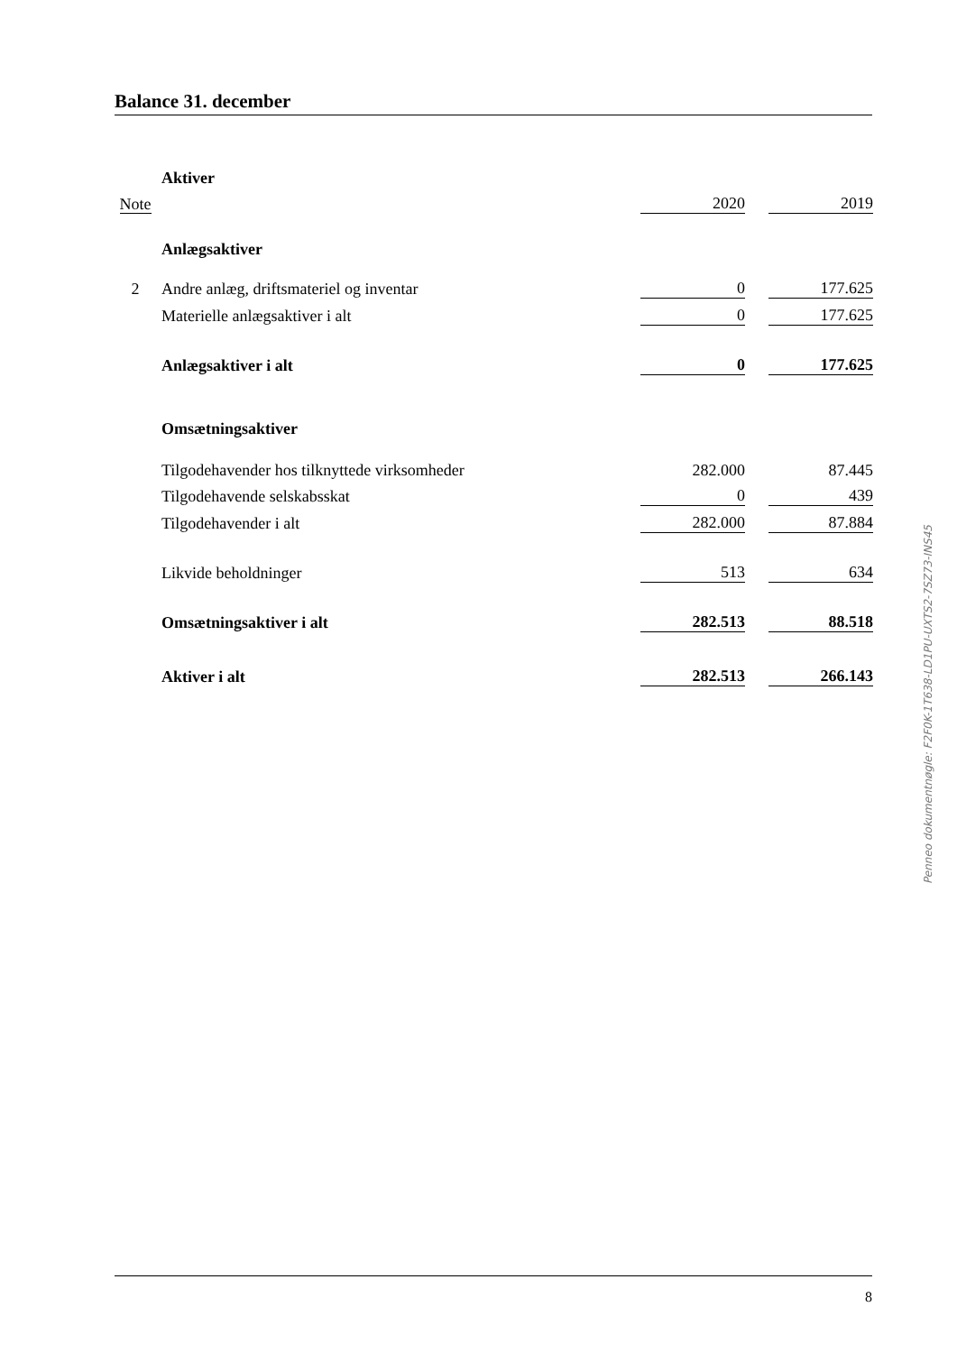Balance 31. december
| | Aktiver | | | |
| Note | | 2020 | | 2019 |
| | Anlægsaktiver | | | |
| 2 | Andre anlæg, driftsmateriel og inventar | 0 | | 177.625 |
| | Materielle anlægsaktiver i alt | 0 | | 177.625 |
| | Anlægsaktiver i alt | 0 | | 177.625 |
| | Omsætningsaktiver | | | |
| | Tilgodehavender hos tilknyttede virksomheder | 282.000 | | 87.445 |
| | Tilgodehavende selskabsskat | 0 | | 439 |
| | Tilgodehavender i alt | 282.000 | | 87.884 |
| | Likvide beholdninger | 513 | | 634 |
| | Omsætningsaktiver i alt | 282.513 | | 88.518 |
| | Aktiver i alt | 282.513 | | 266.143 |
Penneo dokumentnøgle: F2F0K-1T638-LD1PU-UXTS2-7SZ73-INS45
8